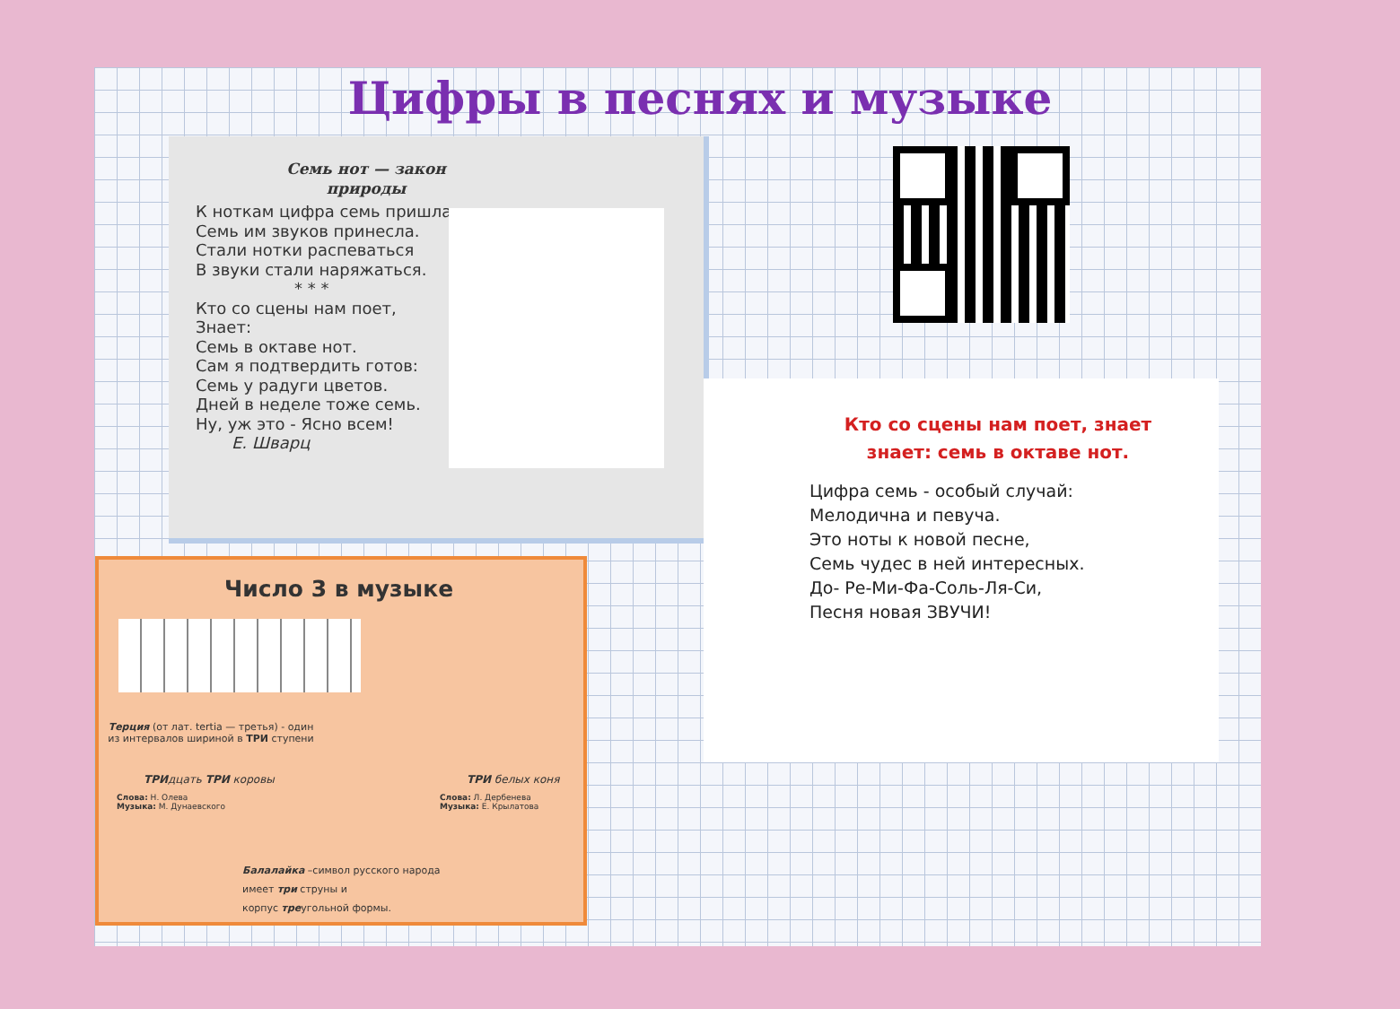Цифры в песнях и музыке
Семь нот — закон природы
К ноткам цифра семь пришла,
Семь им звуков принесла.
Стали нотки распеваться
В звуки стали наряжаться.
* * *
Кто со сцены нам поет,
Знает:
Семь в октаве нот.
Сам я подтвердить готов:
Семь у радуги цветов.
Дней в неделе тоже семь.
Ну, уж это - Ясно всем!
Е. Шварц
Кто со сцены нам поет, знает знает: семь в октаве нот.
Цифра семь - особый случай:
Мелодична и певуча.
Это ноты к новой песне,
Семь чудес в ней интересных.
До- Ре-Ми-Фа-Соль-Ля-Си,
Песня новая ЗВУЧИ!
Число 3 в музыке
Терция (от лат. tertia — третья) - один из интервалов шириной в ТРИ ступени
ТРИдцать ТРИ коровы
Слова: Н. Олева
Музыка: М. Дунаевского
ТРИ белых коня
Слова: Л. Дербенева
Музыка: Е. Крылатова
Балалайка –символ русского народа
имеет три струны и
корпус треугольной формы.